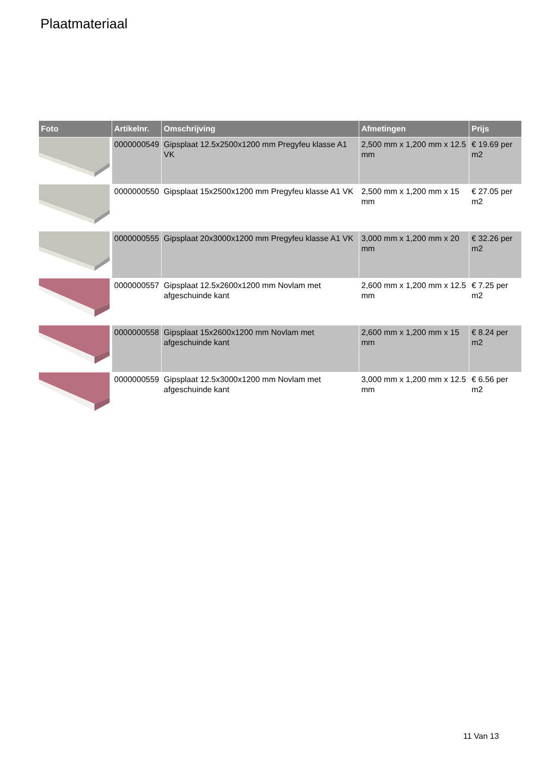Plaatmateriaal
| Foto | Artikelnr. | Omschrijving | Afmetingen | Prijs |
| --- | --- | --- | --- | --- |
| | 0000000549 | Gipsplaat 12.5x2500x1200 mm Pregyfeu klasse A1 VK | 2,500 mm x 1,200 mm x 12.5 mm | € 19.69 per m2 |
| | 0000000550 | Gipsplaat 15x2500x1200 mm Pregyfeu klasse A1 VK | 2,500 mm x 1,200 mm x 15 mm | € 27.05 per m2 |
| | 0000000555 | Gipsplaat 20x3000x1200 mm Pregyfeu klasse A1 VK | 3,000 mm x 1,200 mm x 20 mm | € 32.26 per m2 |
| | 0000000557 | Gipsplaat 12.5x2600x1200 mm Novlam met afgeschuinde kant | 2,600 mm x 1,200 mm x 12.5 mm | € 7.25 per m2 |
| | 0000000558 | Gipsplaat 15x2600x1200 mm Novlam met afgeschuinde kant | 2,600 mm x 1,200 mm x 15 mm | € 8.24 per m2 |
| | 0000000559 | Gipsplaat 12.5x3000x1200 mm Novlam met afgeschuinde kant | 3,000 mm x 1,200 mm x 12.5 mm | € 6.56 per m2 |
11 Van 13